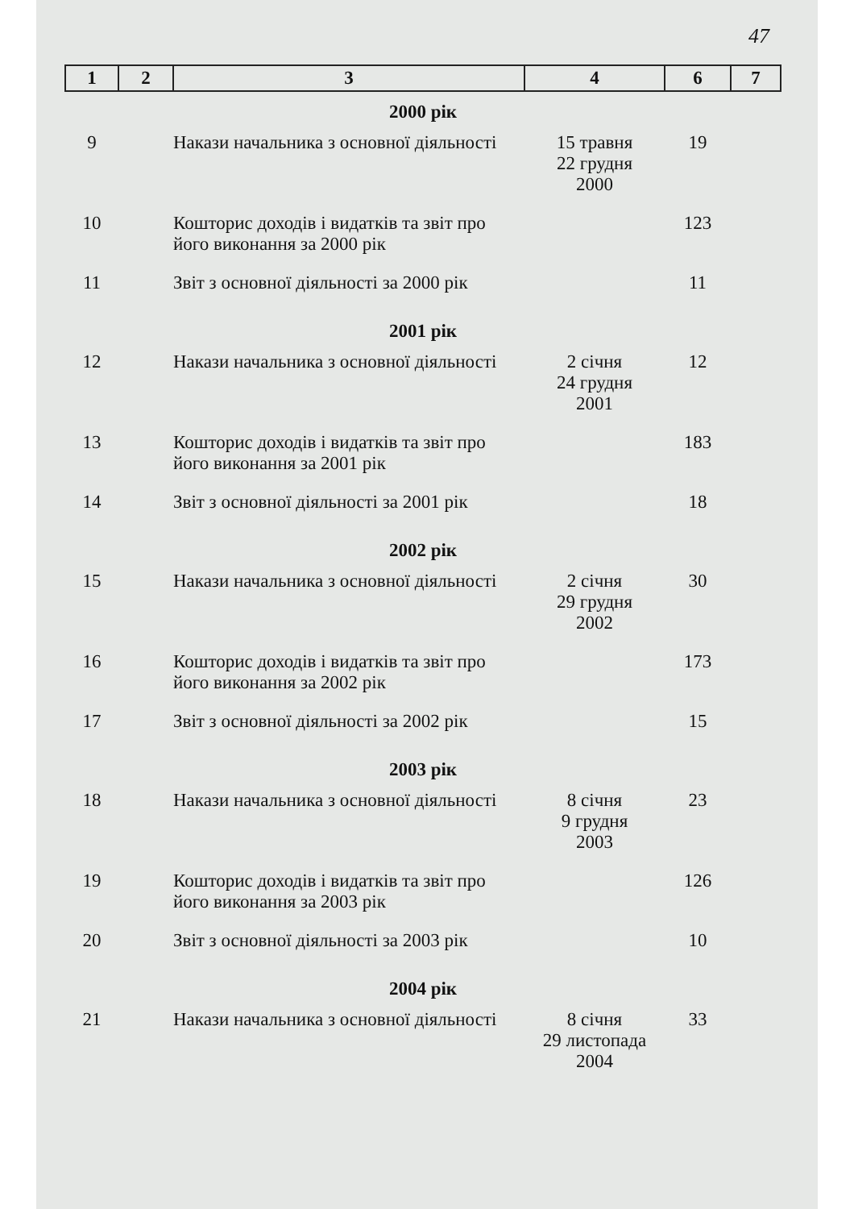47
| 1 | 2 | 3 | 4 | 6 | 7 |
| --- | --- | --- | --- | --- | --- |
| 2000 рік | | | | | |
| 9 | | Накази начальника з основної діяльності | 15 травня 22 грудня 2000 | 19 | |
| 10 | | Кошторис доходів і видатків та звіт про його виконання за 2000 рік | | 123 | |
| 11 | | Звіт з основної діяльності за 2000 рік | | 11 | |
| 2001 рік | | | | | |
| 12 | | Накази начальника з основної діяльності | 2 січня 24 грудня 2001 | 12 | |
| 13 | | Кошторис доходів і видатків та звіт про його виконання за 2001 рік | | 183 | |
| 14 | | Звіт з основної діяльності за 2001 рік | | 18 | |
| 2002 рік | | | | | |
| 15 | | Накази начальника з основної діяльності | 2 січня 29 грудня 2002 | 30 | |
| 16 | | Кошторис доходів і видатків та звіт про його виконання за 2002 рік | | 173 | |
| 17 | | Звіт з основної діяльності за 2002 рік | | 15 | |
| 2003 рік | | | | | |
| 18 | | Накази начальника з основної діяльності | 8 січня 9 грудня 2003 | 23 | |
| 19 | | Кошторис доходів і видатків та звіт про його виконання за 2003 рік | | 126 | |
| 20 | | Звіт з основної діяльності за 2003 рік | | 10 | |
| 2004 рік | | | | | |
| 21 | | Накази начальника з основної діяльності | 8 січня 29 листопада 2004 | 33 | |